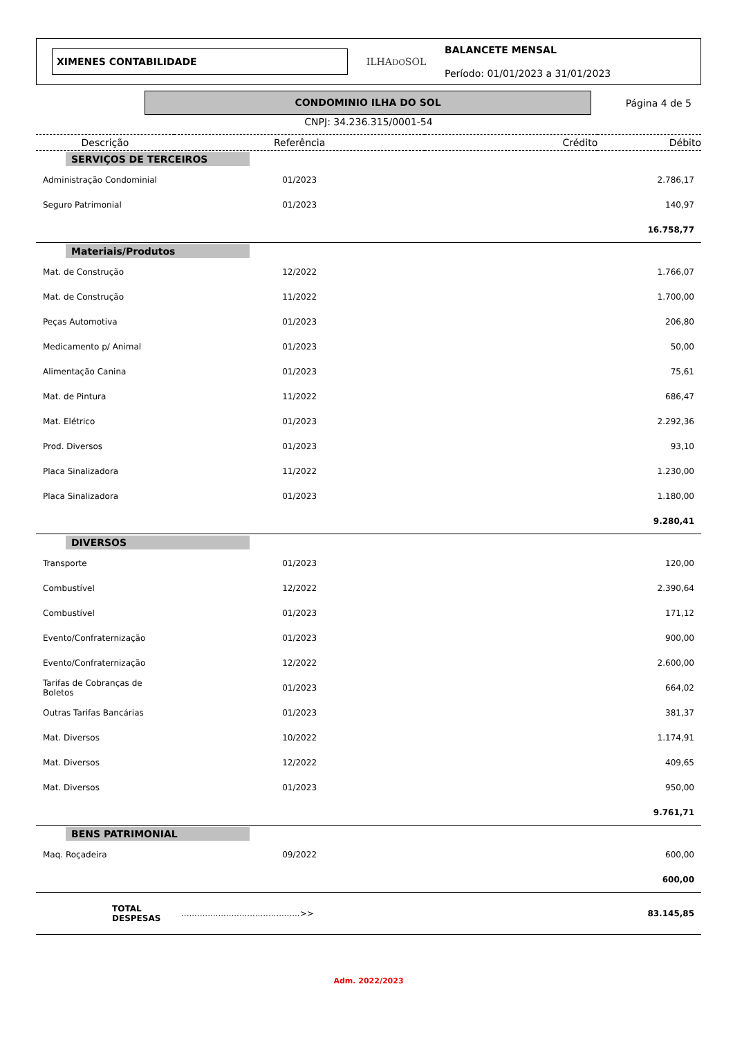XIMENES CONTABILIDADE
ILHADOSOL
BALANCETE MENSAL
Período: 01/01/2023 a 31/01/2023
CONDOMINIO ILHA DO SOL
Página 4 de 5
CNPJ: 34.236.315/0001-54
| Descrição | Referência | Crédito | Débito |
| --- | --- | --- | --- |
| SERVIÇOS DE TERCEIROS | | | |
| Administração Condominial | 01/2023 | | 2.786,17 |
| Seguro Patrimonial | 01/2023 | | 140,97 |
| | | | 16.758,77 |
| Materiais/Produtos | | | |
| Mat. de Construção | 12/2022 | | 1.766,07 |
| Mat. de Construção | 11/2022 | | 1.700,00 |
| Peças Automotiva | 01/2023 | | 206,80 |
| Medicamento p/ Animal | 01/2023 | | 50,00 |
| Alimentação Canina | 01/2023 | | 75,61 |
| Mat. de Pintura | 11/2022 | | 686,47 |
| Mat. Elétrico | 01/2023 | | 2.292,36 |
| Prod. Diversos | 01/2023 | | 93,10 |
| Placa Sinalizadora | 11/2022 | | 1.230,00 |
| Placa Sinalizadora | 01/2023 | | 1.180,00 |
| | | | 9.280,41 |
| DIVERSOS | | | |
| Transporte | 01/2023 | | 120,00 |
| Combustível | 12/2022 | | 2.390,64 |
| Combustível | 01/2023 | | 171,12 |
| Evento/Confraternização | 01/2023 | | 900,00 |
| Evento/Confraternização | 12/2022 | | 2.600,00 |
| Tarifas de Cobranças de Boletos | 01/2023 | | 664,02 |
| Outras Tarifas Bancárias | 01/2023 | | 381,37 |
| Mat. Diversos | 10/2022 | | 1.174,91 |
| Mat. Diversos | 12/2022 | | 409,65 |
| Mat. Diversos | 01/2023 | | 950,00 |
| | | | 9.761,71 |
| BENS PATRIMONIAL | | | |
| Maq. Roçadeira | 09/2022 | | 600,00 |
| | | | 600,00 |
| TOTAL DESPESAS | .............................................>> | | 83.145,85 |
Adm. 2022/2023